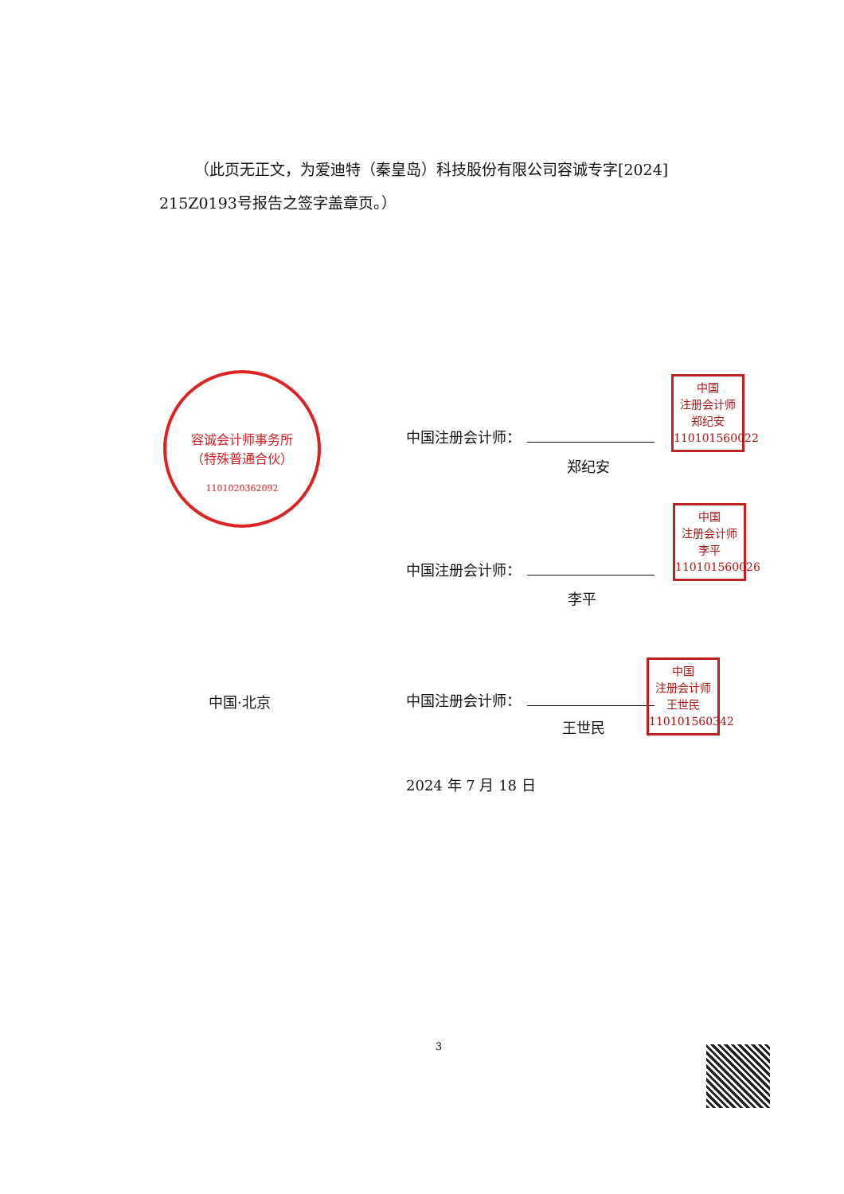（此页无正文，为爱迪特（秦皇岛）科技股份有限公司容诚专字[2024] 215Z0193号报告之签字盖章页。）
容诚会计师事务所
（特殊普通合伙）
1101020362092
中国注册会计师：
郑纪安
中国
注册会计师
郑纪安
110101560022
中国注册会计师：
李平
中国
注册会计师
李平
110101560026
中国·北京 中国注册会计师：
王世民
中国
注册会计师
王世民
110101560342
2024 年 7 月 18 日
3